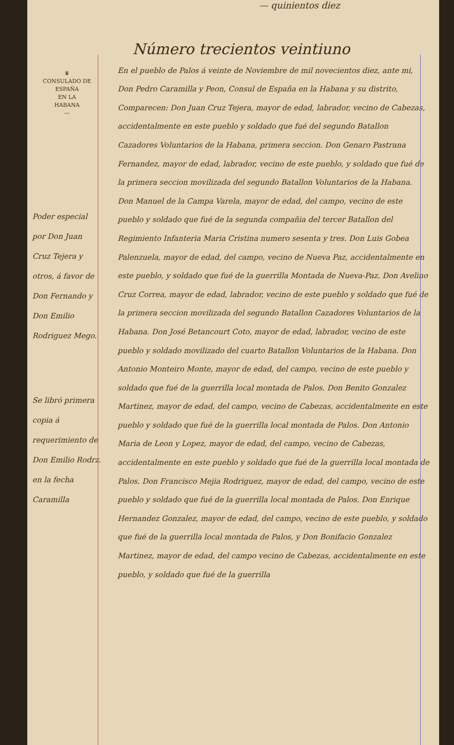— quinientos diez
♛
CONSULADO DE ESPAÑA
EN LA
HABANA
—
Poder especial por Don Juan Cruz Tejera y otros, á favor de Don Fernando y Don Emilio Rodriguez Mego.
Se libró primera copia á requerimiento de Don Emilio Rodrz. en la fecha
Caramilla
Número trecientos veintiuno
En el pueblo de Palos á veinte de Noviembre de mil novecientos diez, ante mi, Don Pedro Caramilla y Peon, Consul de España en la Habana y su distrito, Comparecen: Don Juan Cruz Tejera, mayor de edad, labrador, vecino de Cabezas, accidentalmente en este pueblo y soldado que fué del segundo Batallon Cazadores Voluntarios de la Habana, primera seccion. Don Genaro Pastrana Fernandez, mayor de edad, labrador, vecino de este pueblo, y soldado que fué de la primera seccion movilizada del segundo Batallon Voluntarios de la Habana. Don Manuel de la Campa Varela, mayor de edad, del campo, vecino de este pueblo y soldado que fué de la segunda compañia del tercer Batallon del Regimiento Infanteria Maria Cristina numero sesenta y tres. Don Luis Gobea Palenzuela, mayor de edad, del campo, vecino de Nueva Paz, accidentalmente en este pueblo, y soldado que fué de la guerrilla Montada de Nueva-Paz. Don Avelino Cruz Correa, mayor de edad, labrador, vecino de este pueblo y soldado que fué de la primera seccion movilizada del segundo Batallon Cazadores Voluntarios de la Habana. Don José Betancourt Coto, mayor de edad, labrador, vecino de este pueblo y soldado movilizado del cuarto Batallon Voluntarios de la Habana. Don Antonio Monteiro Monte, mayor de edad, del campo, vecino de este pueblo y soldado que fué de la guerrilla local montada de Palos. Don Benito Gonzalez Martinez, mayor de edad, del campo, vecino de Cabezas, accidentalmente en este pueblo y soldado que fué de la guerrilla local montada de Palos. Don Antonio Maria de Leon y Lopez, mayor de edad, del campo, vecino de Cabezas, accidentalmente en este pueblo y soldado que fué de la guerrilla local montada de Palos. Don Francisco Mejia Rodriguez, mayor de edad, del campo, vecino de este pueblo y soldado que fué de la guerrilla local montada de Palos. Don Enrique Hernandez Gonzalez, mayor de edad, del campo, vecino de este pueblo, y soldado que fué de la guerrilla local montada de Palos, y Don Bonifacio Gonzalez Martinez, mayor de edad, del campo vecino de Cabezas, accidentalmente en este pueblo, y soldado que fué de la guerrilla